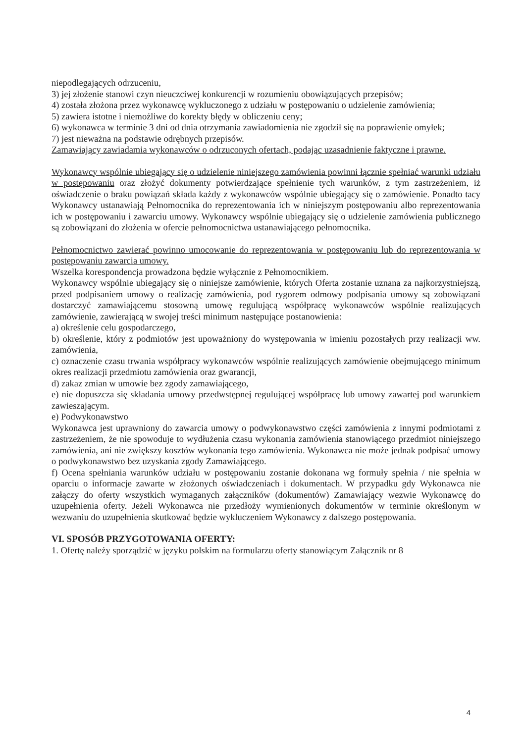niepodlegających odrzuceniu,
3) jej złożenie stanowi czyn nieuczciwej konkurencji w rozumieniu obowiązujących przepisów;
4) została złożona przez wykonawcę wykluczonego z udziału w postępowaniu o udzielenie zamówienia;
5) zawiera istotne i niemożliwe do korekty błędy w obliczeniu ceny;
6) wykonawca w terminie 3 dni od dnia otrzymania zawiadomienia nie zgodził się na poprawienie omyłek;
7) jest nieważna na podstawie odrębnych przepisów.
Zamawiający zawiadamia wykonawców o odrzuconych ofertach, podając uzasadnienie faktyczne i prawne.
Wykonawcy wspólnie ubiegający się o udzielenie niniejszego zamówienia powinni łącznie spełniać warunki udziału w postępowaniu oraz złożyć dokumenty potwierdzające spełnienie tych warunków, z tym zastrzeżeniem, iż oświadczenie o braku powiązań składa każdy z wykonawców wspólnie ubiegający się o zamówienie. Ponadto tacy Wykonawcy ustanawiają Pełnomocnika do reprezentowania ich w niniejszym postępowaniu albo reprezentowania ich w postępowaniu i zawarciu umowy. Wykonawcy wspólnie ubiegający się o udzielenie zamówienia publicznego są zobowiązani do złożenia w ofercie pełnomocnictwa ustanawiającego pełnomocnika.
Pełnomocnictwo zawierać powinno umocowanie do reprezentowania w postępowaniu lub do reprezentowania w postępowaniu zawarcia umowy.
Wszelka korespondencja prowadzona będzie wyłącznie z Pełnomocnikiem.
Wykonawcy wspólnie ubiegający się o niniejsze zamówienie, których Oferta zostanie uznana za najkorzystniejszą, przed podpisaniem umowy o realizację zamówienia, pod rygorem odmowy podpisania umowy są zobowiązani dostarczyć zamawiającemu stosowną umowę regulującą współpracę wykonawców wspólnie realizujących zamówienie, zawierającą w swojej treści minimum następujące postanowienia:
a) określenie celu gospodarczego,
b) określenie, który z podmiotów jest upoważniony do występowania w imieniu pozostałych przy realizacji ww. zamówienia,
c) oznaczenie czasu trwania współpracy wykonawców wspólnie realizujących zamówienie obejmującego minimum okres realizacji przedmiotu zamówienia oraz gwarancji,
d) zakaz zmian w umowie bez zgody zamawiającego,
e) nie dopuszcza się składania umowy przedwstępnej regulującej współpracę lub umowy zawartej pod warunkiem zawieszającym.
e) Podwykonawstwo
Wykonawca jest uprawniony do zawarcia umowy o podwykonawstwo części zamówienia z innymi podmiotami z zastrzeżeniem, że nie spowoduje to wydłużenia czasu wykonania zamówienia stanowiącego przedmiot niniejszego zamówienia, ani nie zwiększy kosztów wykonania tego zamówienia. Wykonawca nie może jednak podpisać umowy o podwykonawstwo bez uzyskania zgody Zamawiającego.
f) Ocena spełniania warunków udziału w postępowaniu zostanie dokonana wg formuły spełnia / nie spełnia w oparciu o informacje zawarte w złożonych oświadczeniach i dokumentach. W przypadku gdy Wykonawca nie załączy do oferty wszystkich wymaganych załączników (dokumentów) Zamawiający wezwie Wykonawcę do uzupełnienia oferty. Jeżeli Wykonawca nie przedłoży wymienionych dokumentów w terminie określonym w wezwaniu do uzupełnienia skutkować będzie wykluczeniem Wykonawcy z dalszego postępowania.
VI. SPOSÓB PRZYGOTOWANIA OFERTY:
1. Ofertę należy sporządzić w języku polskim na formularzu oferty stanowiącym Załącznik nr 8
4